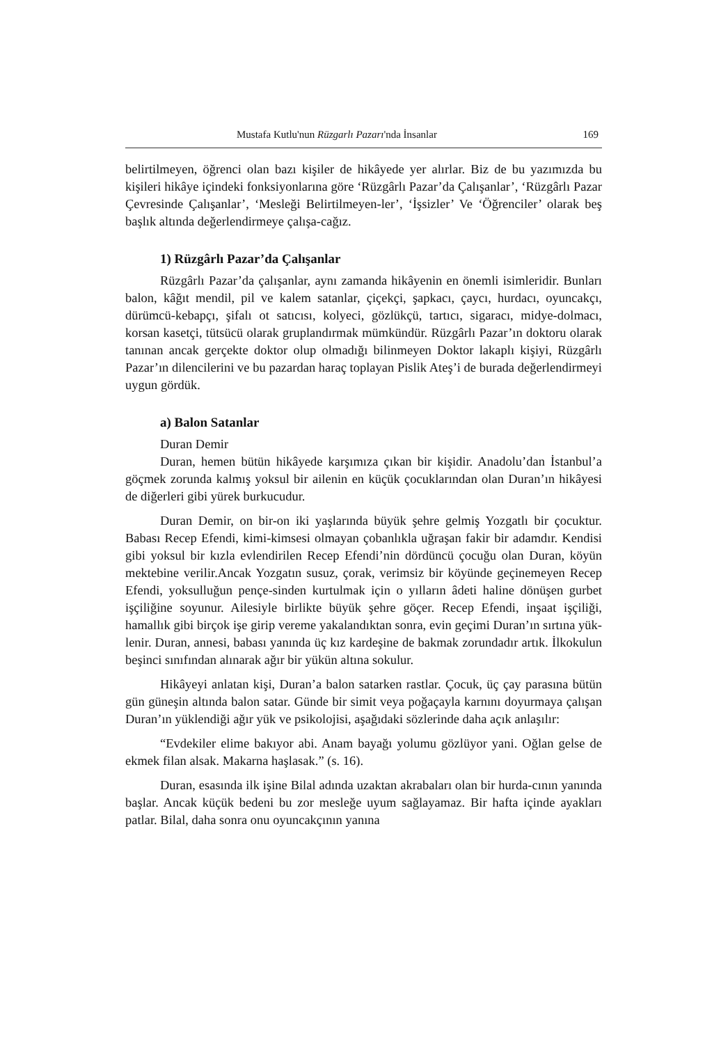Mustafa Kutlu'nun Rüzgarlı Pazarı'nda İnsanlar 169
belirtilmeyen, öğrenci olan bazı kişiler de hikâyede yer alırlar. Biz de bu yazımızda bu kişileri hikâye içindeki fonksiyonlarına göre ‘Rüzgârlı Pazar’da Çalışanlar’, ‘Rüzgârlı Pazar Çevresinde Çalışanlar’, ‘Mesleği Belirtilmeyen-ler’, ‘İşsizler’ Ve ‘Öğrenciler’ olarak beş başlık altında değerlendirmeye çalışa-cağız.
1) Rüzgârlı Pazar’da Çalışanlar
Rüzgârlı Pazar’da çalışanlar, aynı zamanda hikâyenin en önemli isimleridir. Bunları balon, kâğıt mendil, pil ve kalem satanlar, çiçekçi, şapkacı, çaycı, hurdacı, oyuncakçı, dürümcü-kebapçı, şifalı ot satıcısı, kolyeci, gözlükçü, tartıcı, sigaracı, midye-dolmacı, korsan kasetçi, tütsücü olarak gruplandırmak mümkündür. Rüzgârlı Pazar’ın doktoru olarak tanınan ancak gerçekte doktor olup olmadığı bilinmeyen Doktor lakaplı kişiyi, Rüzgârlı Pazar’ın dilencilerini ve bu pazardan haraç toplayan Pislik Ateş’i de burada değerlendirmeyi uygun gördük.
a) Balon Satanlar
Duran Demir
Duran, hemen bütün hikâyede karşımıza çıkan bir kişidir. Anadolu’dan İstanbul’a göçmek zorunda kalmış yoksul bir ailenin en küçük çocuklarından olan Duran’ın hikâyesi de diğerleri gibi yürek burkucudur.
Duran Demir, on bir-on iki yaşlarında büyük şehre gelmiş Yozgatlı bir çocuktur. Babası Recep Efendi, kimi-kimsesi olmayan çobanlıkla uğraşan fakir bir adamdır. Kendisi gibi yoksul bir kızla evlendirilen Recep Efendi’nin dördüncü çocuğu olan Duran, köyün mektebine verilir.Ancak Yozgatın susuz, çorak, verimsiz bir köyünde geçinemeyen Recep Efendi, yoksulluğun pençe-sinden kurtulmak için o yılların âdeti haline dönüşen gurbet işçiliğine soyunur. Ailesiyle birlikte büyük şehre göçer. Recep Efendi, inşaat işçiliği, hamallık gibi birçok işe girip vereme yakalandıktan sonra, evin geçimi Duran’ın sırtına yük-lenir. Duran, annesi, babası yanında üç kız kardeşine de bakmak zorundadır artık. İlkokulun beşinci sınıfından alınarak ağır bir yükün altına sokulur.
Hikâyeyi anlatan kişi, Duran’a balon satarken rastlar. Çocuk, üç çay parasına bütün gün güneşin altında balon satar. Günde bir simit veya poğaçayla karnını doyurmaya çalışan Duran’ın yüklendiği ağır yük ve psikolojisi, aşağıdaki sözlerinde daha açık anlaşılır:
“Evdekiler elime bakıyor abi. Anam bayağı yolumu gözlüyor yani. Oğlan gelse de ekmek filan alsak. Makarna haşlasak.” (s. 16).
Duran, esasında ilk işine Bilal adında uzaktan akrabaları olan bir hurda-cının yanında başlar. Ancak küçük bedeni bu zor mesleğe uyum sağlayamaz. Bir hafta içinde ayakları patlar. Bilal, daha sonra onu oyuncakçının yanına